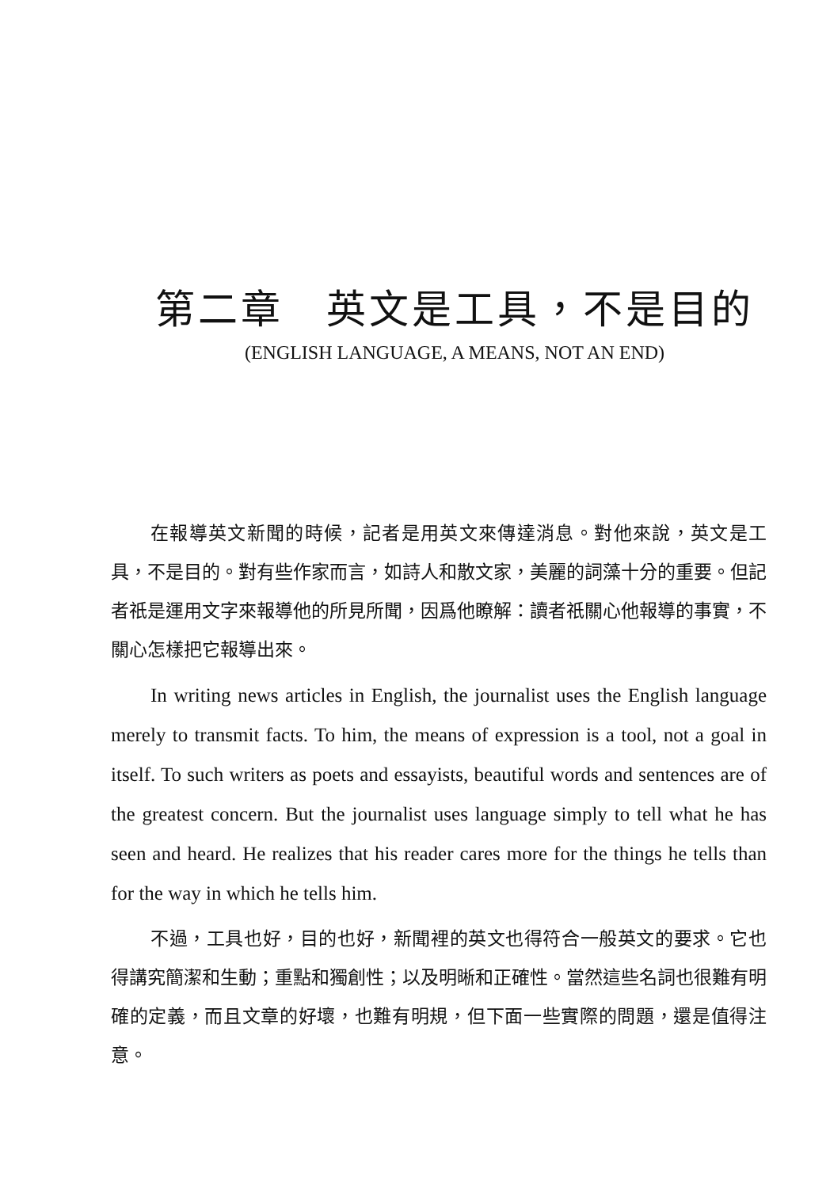第二章　英文是工具，不是目的
(ENGLISH LANGUAGE, A MEANS, NOT AN END)
在報導英文新聞的時候，記者是用英文來傳達消息。對他來說，英文是工具，不是目的。對有些作家而言，如詩人和散文家，美麗的詞藻十分的重要。但記者祇是運用文字來報導他的所見所聞，因爲他瞭解：讀者祇關心他報導的事實，不關心怎樣把它報導出來。
In writing news articles in English, the journalist uses the English language merely to transmit facts. To him, the means of expression is a tool, not a goal in itself. To such writers as poets and essayists, beautiful words and sentences are of the greatest concern. But the journalist uses language simply to tell what he has seen and heard. He realizes that his reader cares more for the things he tells than for the way in which he tells him.
不過，工具也好，目的也好，新聞裡的英文也得符合一般英文的要求。它也得講究簡潔和生動；重點和獨創性；以及明晰和正確性。當然這些名詞也很難有明確的定義，而且文章的好壞，也難有明規，但下面一些實際的問題，還是值得注意。